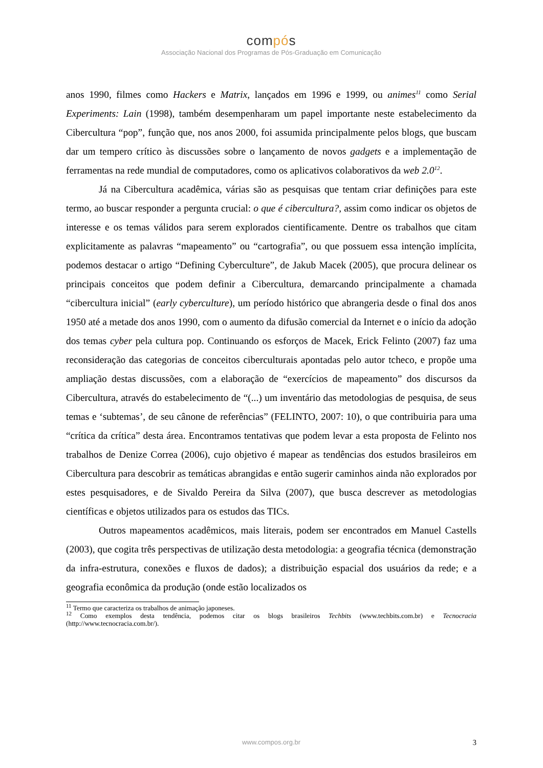compós
Associação Nacional dos Programas de Pós-Graduação em Comunicação
anos 1990, filmes como Hackers e Matrix, lançados em 1996 e 1999, ou animes<sup>11</sup> como Serial Experiments: Lain (1998), também desempenharam um papel importante neste estabelecimento da Cibercultura “pop”, função que, nos anos 2000, foi assumida principalmente pelos blogs, que buscam dar um tempero crítico às discussões sobre o lançamento de novos gadgets e a implementação de ferramentas na rede mundial de computadores, como os aplicativos colaborativos da web 2.0<sup>12</sup>.
Já na Cibercultura acadêmica, várias são as pesquisas que tentam criar definições para este termo, ao buscar responder a pergunta crucial: o que é cibercultura?, assim como indicar os objetos de interesse e os temas válidos para serem explorados cientificamente. Dentre os trabalhos que citam explicitamente as palavras “mapeamento” ou “cartografia”, ou que possuem essa intenção implícita, podemos destacar o artigo “Defining Cyberculture”, de Jakub Macek (2005), que procura delinear os principais conceitos que podem definir a Cibercultura, demarcando principalmente a chamada “cibercultura inicial” (early cyberculture), um período histórico que abrangeria desde o final dos anos 1950 até a metade dos anos 1990, com o aumento da difusão comercial da Internet e o início da adoção dos temas cyber pela cultura pop. Continuando os esforços de Macek, Erick Felinto (2007) faz uma reconsideração das categorias de conceitos ciberculturais apontadas pelo autor tcheco, e propõe uma ampliação destas discussões, com a elaboração de “exercícios de mapeamento” dos discursos da Cibercultura, através do estabelecimento de “(...) um inventário das metodologias de pesquisa, de seus temas e ‘subtemas’, de seu cânone de referências” (FELINTO, 2007: 10), o que contribuiria para uma “crítica da crítica” desta área. Encontramos tentativas que podem levar a esta proposta de Felinto nos trabalhos de Denize Correa (2006), cujo objetivo é mapear as tendências dos estudos brasileiros em Cibercultura para descobrir as temáticas abrangidas e então sugerir caminhos ainda não explorados por estes pesquisadores, e de Sivaldo Pereira da Silva (2007), que busca descrever as metodologias científicas e objetos utilizados para os estudos das TICs.
Outros mapeamentos acadêmicos, mais literais, podem ser encontrados em Manuel Castells (2003), que cogita três perspectivas de utilização desta metodologia: a geografia técnica (demonstração da infra-estrutura, conexões e fluxos de dados); a distribuição espacial dos usuários da rede; e a geografia econômica da produção (onde estão localizados os
<sup>11</sup> Termo que caracteriza os trabalhos de animação japoneses.
<sup>12</sup> Como exemplos desta tendência, podemos citar os blogs brasileiros Techbits (www.techbits.com.br) e Tecnocracia (http://www.tecnocracia.com.br/).
www.compos.org.br
3